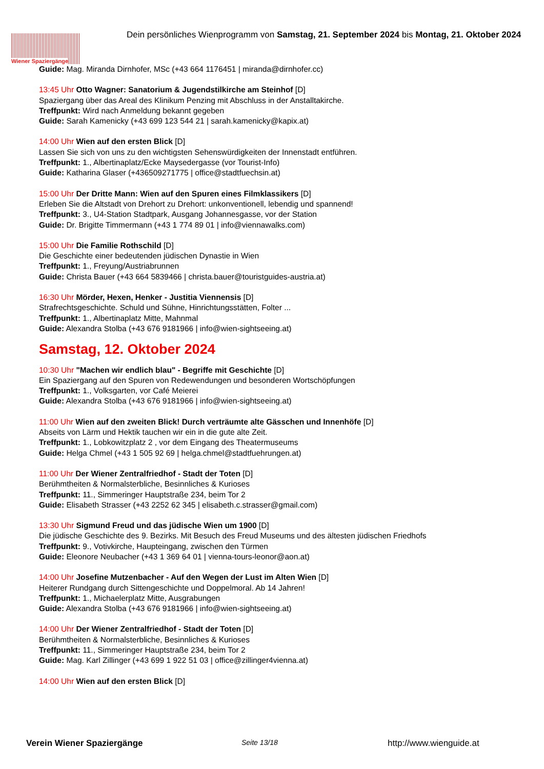Wiener Spaziergänge
Dein persönliches Wienprogramm von Samstag, 21. September 2024 bis Montag, 21. Oktober 2024
Guide: Mag. Miranda Dirnhofer, MSc (+43 664 1176451 | miranda@dirnhofer.cc)
13:45 Uhr Otto Wagner: Sanatorium & Jugendstilkirche am Steinhof [D]
Spaziergang über das Areal des Klinikum Penzing mit Abschluss in der Anstalltakirche.
Treffpunkt: Wird nach Anmeldung bekannt gegeben
Guide: Sarah Kamenicky (+43 699 123 544 21 | sarah.kamenicky@kapix.at)
14:00 Uhr Wien auf den ersten Blick [D]
Lassen Sie sich von uns zu den wichtigsten Sehenswürdigkeiten der Innenstadt entführen.
Treffpunkt: 1., Albertinaplatz/Ecke Maysedergasse (vor Tourist-Info)
Guide: Katharina Glaser (+436509271775 | office@stadtfuechsin.at)
15:00 Uhr Der Dritte Mann: Wien auf den Spuren eines Filmklassikers [D]
Erleben Sie die Altstadt von Drehort zu Drehort: unkonventionell, lebendig und spannend!
Treffpunkt: 3., U4-Station Stadtpark, Ausgang Johannesgasse, vor der Station
Guide: Dr. Brigitte Timmermann (+43 1 774 89 01 | info@viennawalks.com)
15:00 Uhr Die Familie Rothschild [D]
Die Geschichte einer bedeutenden jüdischen Dynastie in Wien
Treffpunkt: 1., Freyung/Austriabrunnen
Guide: Christa Bauer (+43 664 5839466 | christa.bauer@touristguides-austria.at)
16:30 Uhr Mörder, Hexen, Henker - Justitia Viennensis [D]
Strafrechtsgeschichte. Schuld und Sühne, Hinrichtungsstätten, Folter ...
Treffpunkt: 1., Albertinaplatz Mitte, Mahnmal
Guide: Alexandra Stolba (+43 676 9181966 | info@wien-sightseeing.at)
Samstag, 12. Oktober 2024
10:30 Uhr "Machen wir endlich blau" - Begriffe mit Geschichte [D]
Ein Spaziergang auf den Spuren von Redewendungen und besonderen Wortschöpfungen
Treffpunkt: 1., Volksgarten, vor Café Meierei
Guide: Alexandra Stolba (+43 676 9181966 | info@wien-sightseeing.at)
11:00 Uhr Wien auf den zweiten Blick! Durch verträumte alte Gässchen und Innenhöfe [D]
Abseits von Lärm und Hektik tauchen wir ein in die gute alte Zeit.
Treffpunkt: 1., Lobkowitzplatz 2 , vor dem Eingang des Theatermuseums
Guide: Helga Chmel (+43 1 505 92 69 | helga.chmel@stadtfuehrungen.at)
11:00 Uhr Der Wiener Zentralfriedhof - Stadt der Toten [D]
Berühmtheiten & Normalsterbliche, Besinnliches & Kurioses
Treffpunkt: 11., Simmeringer Hauptstraße 234, beim Tor 2
Guide: Elisabeth Strasser (+43 2252 62 345 | elisabeth.c.strasser@gmail.com)
13:30 Uhr Sigmund Freud und das jüdische Wien um 1900 [D]
Die jüdische Geschichte des 9. Bezirks. Mit Besuch des Freud Museums und des ältesten jüdischen Friedhofs
Treffpunkt: 9., Votivkirche, Haupteingang, zwischen den Türmen
Guide: Eleonore Neubacher (+43 1 369 64 01 | vienna-tours-leonor@aon.at)
14:00 Uhr Josefine Mutzenbacher - Auf den Wegen der Lust im Alten Wien [D]
Heiterer Rundgang durch Sittengeschichte und Doppelmoral. Ab 14 Jahren!
Treffpunkt: 1., Michaelerplatz Mitte, Ausgrabungen
Guide: Alexandra Stolba (+43 676 9181966 | info@wien-sightseeing.at)
14:00 Uhr Der Wiener Zentralfriedhof - Stadt der Toten [D]
Berühmtheiten & Normalsterbliche, Besinnliches & Kurioses
Treffpunkt: 11., Simmeringer Hauptstraße 234, beim Tor 2
Guide: Mag. Karl Zillinger (+43 699 1 922 51 03 | office@zillinger4vienna.at)
14:00 Uhr Wien auf den ersten Blick [D]
Verein Wiener Spaziergänge Seite 13/18 http://www.wienguide.at